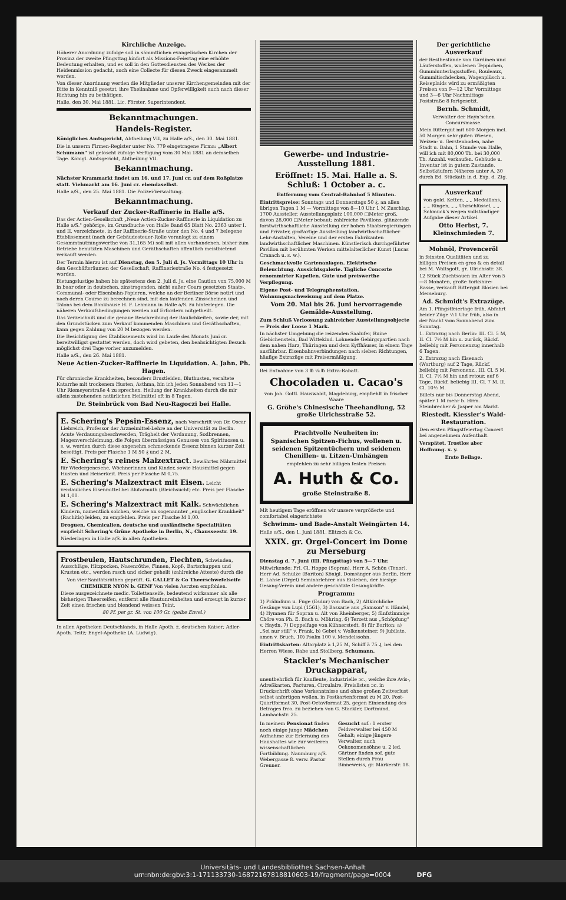Kirchliche Anzeige.
Höherer Anordnung zufolge soll in sämmtlichen evangelischen Kirchen der Provinz der zweite Pfingsttag hinfort als Missions-Feiertag eine erhöhte Bedeutung erhalten, und es soll in den Gottesdiensten des Werkes der Heidenmission gedacht, auch eine Collecte für diesen Zweck eingesammelt werden.
Von dieser Anordnung werden die Mitglieder unserer Kirchengemeinden mit der Bitte in Kenntniß gesetzt, ihre Theilnahme und Opferwilligkeit auch nach dieser Richtung hin zu bethätigen.
Halle, den 30. Mai 1881. Lic. Förster, Superintendent.
Bekanntmachungen.
Handels-Register.
Königliches Amtsgericht, Abtheilung VII, zu Halle a/S., den 30. Mai 1881.
Die in unserm Firmen-Register unter No. 779 eingetragene Firma: „Albert Schumann" ist gelöscht zufolge Verfügung vom 30 Mai 1881 an demselben Tage. Königl. Amtsgericht, Abtheilung VII.
Bekanntmachung.
Nächster Krammarkt findet am 16. und 17. Juni cr. auf dem Roßplatze statt. Viehmarkt am 16. Juni cr. ebendaselbst.
Halle a/S., den 25. Mai 1881. Die Polizei-Verwaltung.
Bekanntmachung.
Verkauf der Zucker-Raffinerie in Halle a/S.
Das der Actien-Gesellschaft „Neue Actien-Zucker-Raffinerie in Liquidation zu Halle a/S." gehörige, im Grundbuche von Halle Band 65 Blatt No. 2363 unter I. und II. verzeichnete, in der Raffinerie-Straße unter den No. 4 und 7 belegene Etablissement (nach der Gebäudesteuer-Rolle veranlagt zu einem Gesammtnutzungswerthe von 31,165 M) soll mit allen vorhandenen, bisher zum Betriebe benutzten Maschinen und Geräthschaften öffentlich meistbietend verkauft werden.
Der Termin hierzu ist auf Dienstag, den 5. Juli d. Js. Vormittags 10 Uhr in den Geschäftsräumen der Gesellschaft, Raffineriestraße No. 4 festgesetzt worden.
Bietungslustige haben bis spätestens den 2. Juli d. Js. eine Caution von 75,000 M in baar oder in deutschen, zinstragenden, nicht außer Cours gesetzten Staats-, Communal- oder Eisenbahn-Papieren, welche an der Berliner Börse notirt und nach deren Course zu berechnen sind, mit den laufenden Zinsscheinen und Talons bei dem Bankhause H. F. Lehmann in Halle a/S. zu hinterlegen. Die näheren Verkaufsbedingungen werden auf Erfordern mitgetheilt.
Das Verzeichniß und die genaue Beschreibung der Baulichkeiten, sowie der, mit den Grundstücken zum Verkauf kommenden Maschinen und Geräthschaften, kann gegen Zahlung von 20 M bezogen werden.
Die Besichtigung des Etablissements wird im Laufe des Monats Juni cr. bereitwilligst gestattet werden, doch wird gebeten, den beabsichtigten Besuch möglichst drei Tage vorher anzumelden.
Halle a/S., den 26. Mai 1881.
Neue Actien-Zucker-Raffinerie in Liquidation. A. Jahn. Ph. Hagen.
Für chronische Krankheiten, besonders Brustleiden, Bluthusten, veraltete Katarrhe mit trockenem Husten, Asthma, bin ich jeden Sonnabend von 11—1 Uhr Riemeyerstraße 4 zu sprechen. Heilung der Krankheiten durch die mir allein zustehenden natürlichen Heilmittel oft in 8 Tagen.
Dr. Steinbrück von Bad Neu-Ragoczi bei Halle.
E. Schering's Pepsin-Essenz, nach Vorschrift von Dr. Oscar Liebreich, Professor der Arzneimittel-Lehre an der Universität zu Berlin. Acute Verdauungsbeschwerden, Trägheit der Verdauung, Sodbrennen, Magenverschleimung, die Folgen übermässigen Genusses von Spirituosen u. s. w. werden durch diese angenehm schmeckende Essenz binnen kurzer Zeit beseitigt. Preis per Flasche 1 M 50 ₰ und 2 M.
E. Schering's reines Malzextract. Bewährtes Nährmittel für Wiedergenesene, Wöchnerinnen und Kinder, sowie Hausmittel gegen Husten und Heiserkeit. Preis per Flasche M 0,75.
E. Schering's Malzextract mit Eisen. Leicht verdauliches Eisenmittel bei Blutarmuth (Bleichsucht) etc. Preis per Flasche M 1,00.
E. Schering's Malzextract mit Kalk. Schwächlichen Kindern, namentlich solchen, welche an sogenannter „englischer Krankheit" (Rachitis) leiden, zu empfehlen. Preis per Flasche M 1,00.
Droguen, Chemicalien, deutsche und ausländische Specialitäten empfiehlt Schering's Grüne Apotheke in Berlin, N., Chausseestr. 19.
Niederlagen in Halle a/S. in allen Apotheken.
Frostbeulen, Hautschrunden, Flechten, Schwinden, Ausschläge, Hitzpocken, Nasenröthe, Finnen, Kopf-, Bartschuppen und Krusten etc., werden rasch und sicher geheilt (zahlreiche Atteste) durch die
Von vier Sanitätsräthen geprüft. G. CALLET & Co Theerschwefelseife CHEMIKER NYON b. GENF Von vielen Aerzten empfohlen.
Diese ausgezeichnete medic. Toilettenseife, bedeutend wirksamer als alle bisherigen Theerseifen, entfernt alle Hautunreinheiten und erzeugt in kurzer Zeit einen frischen und blendend weissen Teint.
80 Pf. per gr. St. von 100 Gr. (gelbe Envel.)
In allen Apotheken Deutschlands, in Halle Apoth. z. deutschen Kaiser; Adler-Apoth. Teitz; Engel-Apotheke (A. Ludwig).
Gewerbe- und Industrie-Ausstellung 1881.
Eröffnet: 15. Mai. Halle a. S. Schluß: 1 October a. c.
Entfernung vom Central-Bahnhof 5 Minuten.
Eintrittspreise: Sonntags und Donnerstags 50 ₰, an allen übrigen Tagen 1 M — Vormittags von 8—10 Uhr 1 M Zuschlag. 1700 Aussteller. Ausstellungsplatz 100,000 □Meter groß, davon 28,000 □Meter bebaut; zahlreiche Pavillons, glänzende forstwirthschaftliche Ausstellung der hohen Staatsregierungen und Privater, großartige Ausstellung landwirthschaftlicher Lehr-Anstalten, Vereine und der ersten Fabrikanten landwirthschaftlicher Maschinen. Künstlerisch durchgeführter Pavillon mit berühmten Werken mittelalterlicher Kunst (Lucas Cranach u. s. w.).
Geschmackvolle Gartenanlagen. Elektrische Beleuchtung. Aussichtsgalerie. Tägliche Concerte renommirter Kapellen. Gute und preiswerthe Verpflegung.
Eigene Post- und Telegraphenstation. Wohnungsnachweisung auf dem Platze.
Vom 20. Mai bis 26. Juni hervorragende Gemälde-Ausstellung.
Zum Schluß Verloosung zahlreicher Ausstellungsobjecte — Preis der Loose 1 Mark.
In nächster Umgebung die reizenden Saalufer, Ruine Giebichenstein, Bad Wittekind. Lohnende Gebirgspartien nach dem nahen Harz, Thüringen und dem Kyffhäuser, in einem Tage ausführbar. Eisenbahnverbindungen nach sieben Richtungen, häufige Extrazüge mit Preisermäßigung.
Bei Entnahme von 3 ℔ ⅛ ℔ Extra-Rabatt.
Chocoladen u. Cacao's
von Joh. Gottl. Hauswaldt, Magdeburg, empfiehlt in frischer Waare
G. Gröhe's Chinesische Theehandlung, 52 große Ulrichsstraße 52.
Prachtvolle Neuheiten in:
Spanischen Spitzen-Fichus, wollenen u. seidenen Spitzentüchern und seidenen Chenillen- u. Litzen-Umhängen
empfehlen zu sehr billigen festen Preisen
A. Huth & Co.
große Steinstraße 8.
Mit heutigem Tage eröffnen wir unsere vergrößerte und comfortabel eingerichtete
Schwimm- und Bade-Anstalt Weingärten 14.
Halle a/S., den 1. Juni 1881. Elitzsch & Co.
XXIX. gr. Orgel-Concert im Dome zu Merseburg
Dienstag d. 7. Juni (III. Pfingsttag) von 5—7 Uhr.
Mitwirkende: Frl. Cl. Hoppe (Sopran), Herr A. Schön (Tenor), Herr Ad. Schulze (Bariton) Königl. Domsänger aus Berlin, Herr E. Lahse (Orgel) Seminarlehrer aus Eisleben, der hiesige Gesang-Verein und andere geschätzte Gesangkräfte.
Programm:
1) Präludium u. Fuge (Esdur) von Bach, 2) Altkirchliche Gesänge von Lupi (1561), 3) Bassarie aus „Samson" v. Händel, 4) Hymnen für Sopran u. Alt von Rheinberger, 5) fünfstimmige Chöre von Ph. E. Bach u. Möhring, 6) Terzett aus „Schöpfung" v. Haydn, 7) Doppelfuge von Kühnerstedt, 8) für Bariton: a) „Sei nur still" v. Frank, b) Gebet v. Wolkensteiner, 9) Jubilate, amen v. Bruch, 10) Psalm 100 v. Mendelssohn.
Eintrittskarten: Altarplatz à 1,25 M, Schiff à 75 ₰, bei den Herren Wiese, Rabe und Stollberg. Schumann.
Stackler's Mechanischer Druckapparat,
unentbehrlich für Kaufleute, Industrielle ɔc., welche ihre Avis-, Adreßkarten, Facturen, Circulaire, Preislisten ɔc. in Druckschrift ohne Vorkenntnisse und ohne großen Zeitverlust selbst anfertigen wollen, in Postkartenformat zu M 20, Post-Quartformat 30, Post-Octavformat 25, gegen Einsendung des Betrages frco. zu beziehen von G. Stackler, Dortmund, Lambachstr. 25.
In meinem Pensionat finden noch einige junge Mädchen Aufnahme zur Erlernung des Haushaltes wie zur weiteren wissenschaftlichen Fortbildung. Naumburg a/S. Webergasse 8. verw. Pastor Grenner.
Gesucht sof.: 1 erster Feldverwalter bei 450 M Gehalt; einige jüngere Verwalter, auch Oekonomensöhne u. 2 led. Gärtner finden sof. gute Stellen durch Frau Binneweiss, gr. Märkerstr. 18.
Der gerichtliche Ausverkauf
der Restbestände von Gardinen und Läuferstoffen, wollenen Teppichen, Gummiunterlagsstoffen, Rouleaux, Gummitischdecken, Wagenplüsch u. Reiseplaids wird zu ermäßigten Preisen von 9—12 Uhr Vormittags und 3—6 Uhr Nachmittags Poststraße 8 fortgesetzt.
Bernh. Schmidt,
Verwalter der Hayn'schen Concursmasse.
Mein Rittergut mit 600 Morgen incl. 50 Morgen sehr guten Wiesen, Weizen- u. Gerstenboden, nahe Stadt u. Bahn, 1 Stunde von Halle, will ich mit 80,000 Th. bei 30,000 Th. Anzahl. verkaufen. Gebäude u. Inventar ist in gutem Zustande. Selbstkäufern Näheres unter A. 30 durch Ed. Stückath in d. Exp. d. Ztg.
Ausverkauf
von gold. Ketten, „ „ Medaillons, „ „ Ringen, „ „ Uhrschlüssel, „ „ Schmuck's wegen vollständiger Aufgabe dieser Artikel.
Otto Herbst, 7. Kleinschmieden 7.
Mohnöl, Provenceröl
in feinsten Qualitäten und zu billigen Preisen en gros & en detail bei M. Waltsgott, gr. Ulrichsstr. 38.
12 Stück Zuchtsauen im Alter von 5—8 Monaten, große Yorkshire-Rasse, verkauft Rittergut Blösien bei Merseburg.
Ad. Schmidt's Extrazüge.
Am 1. Pfingstfeiertage früh, Abfahrt beider Züge ½1 Uhr früh, also in der Nacht vom Sonnabend zum Sonntag.
1. Extrazug nach Berlin: III. Cl. 5 M, II. Cl. 7½ M hin u. zurück, Rückf. beliebig mit Personenzug innerhalb 6 Tagen.
2. Extrazug nach Eisenach (Wartburg) auf 2 Tage, Rückf. beliebig mit Personenz., III. Cl. 5 M, II. Cl. 7½ M hin und retour, auf 6 Tage, Rückf. beliebig III. Cl. 7 M, II. Cl. 10½ M.
Billets nur bis Donnerstag Abend, später 1 M mehr b. Hrrn. Steinbrecher & Jasper am Markt.
Riestedt. Kiessler's Wald-Restauration.
Den ersten Pfingstfeiertag Concert bei angenehmem Aufenthalt.
Verspätet. Trostlos aber Hoffnung. x. y.
Erste Beilage.
Universitäts- und Landesbibliothek Sachsen-Anhalt
urn:nbn:de:gbv:3:1-171133730-16872167818810603-19/fragment/page=0004 DFG